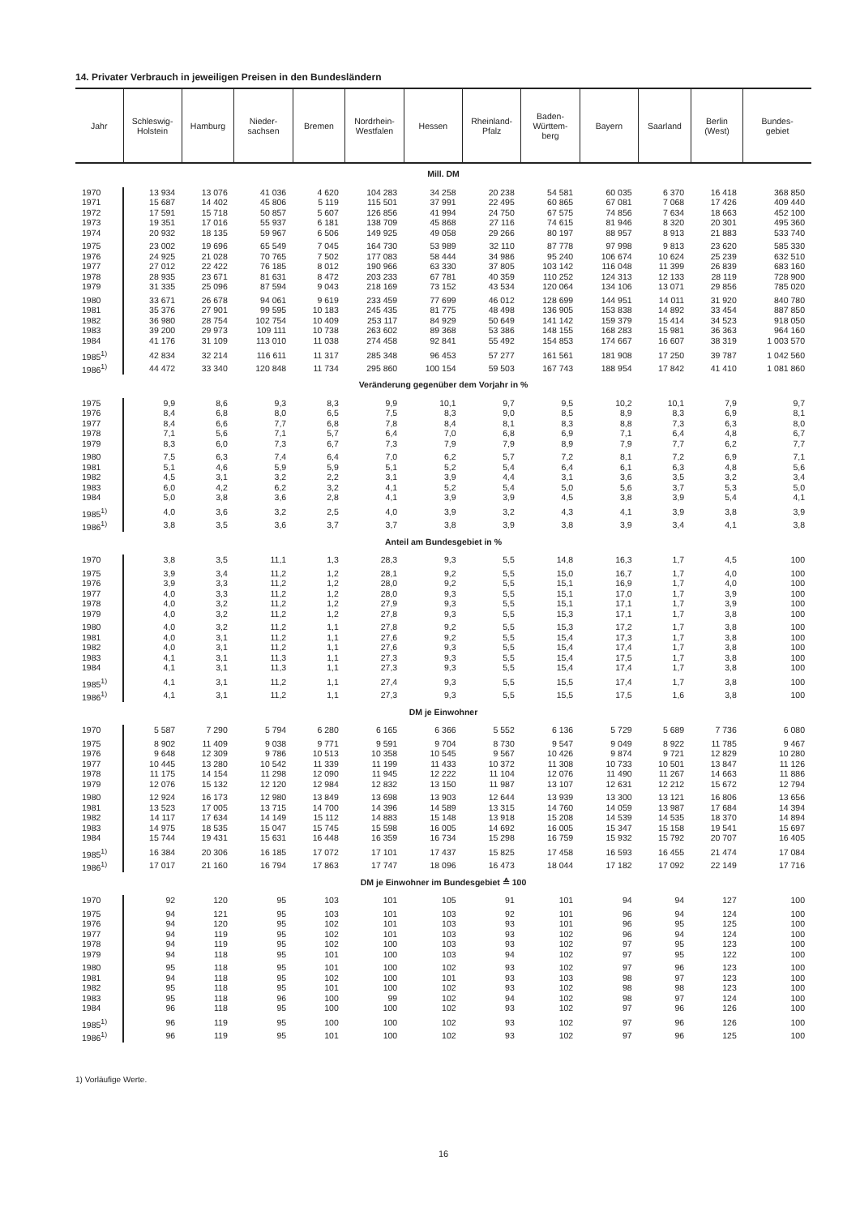14. Privater Verbrauch in jeweiligen Preisen in den Bundesländern
| Jahr | Schleswig- Holstein | Hamburg | Nieder- sachsen | Bremen | Nordrhein- Westfalen | Hessen | Rheinland- Pfalz | Baden- Württem- berg | Bayern | Saarland | Berlin (West) | Bundes- gebiet |
| --- | --- | --- | --- | --- | --- | --- | --- | --- | --- | --- | --- | --- |
| Mill. DM | | | | | | | | | | | | |
| 1970 | 13 934 | 13 076 | 41 036 | 4 620 | 104 283 | 34 258 | 20 238 | 54 581 | 60 035 | 6 370 | 16 418 | 368 850 |
| 1971 | 15 687 | 14 402 | 45 806 | 5 119 | 115 501 | 37 991 | 22 495 | 60 865 | 67 081 | 7 068 | 17 426 | 409 440 |
| 1972 | 17 591 | 15 718 | 50 857 | 5 607 | 126 856 | 41 994 | 24 750 | 67 575 | 74 856 | 7 634 | 18 663 | 452 100 |
| 1973 | 19 351 | 17 016 | 55 937 | 6 181 | 138 709 | 45 868 | 27 116 | 74 615 | 81 946 | 8 320 | 20 301 | 495 360 |
| 1974 | 20 932 | 18 135 | 59 967 | 6 506 | 149 925 | 49 058 | 29 266 | 80 197 | 88 957 | 8 913 | 21 883 | 533 740 |
| 1975 | 23 002 | 19 696 | 65 549 | 7 045 | 164 730 | 53 989 | 32 110 | 87 778 | 97 998 | 9 813 | 23 620 | 585 330 |
| 1976 | 24 925 | 21 028 | 70 765 | 7 502 | 177 083 | 58 444 | 34 986 | 95 240 | 106 674 | 10 624 | 25 239 | 632 510 |
| 1977 | 27 012 | 22 422 | 76 185 | 8 012 | 190 966 | 63 330 | 37 805 | 103 142 | 116 048 | 11 399 | 26 839 | 683 160 |
| 1978 | 28 935 | 23 671 | 81 631 | 8 472 | 203 233 | 67 781 | 40 359 | 110 252 | 124 313 | 12 133 | 28 119 | 728 900 |
| 1979 | 31 335 | 25 096 | 87 594 | 9 043 | 218 169 | 73 152 | 43 534 | 120 064 | 134 106 | 13 071 | 29 856 | 785 020 |
| 1980 | 33 671 | 26 678 | 94 061 | 9 619 | 233 459 | 77 699 | 46 012 | 128 699 | 144 951 | 14 011 | 31 920 | 840 780 |
| 1981 | 35 376 | 27 901 | 99 595 | 10 183 | 245 435 | 81 775 | 48 498 | 136 905 | 153 838 | 14 892 | 33 454 | 887 850 |
| 1982 | 36 980 | 28 754 | 102 754 | 10 409 | 253 117 | 84 929 | 50 649 | 141 142 | 159 379 | 15 414 | 34 523 | 918 050 |
| 1983 | 39 200 | 29 973 | 109 111 | 10 738 | 263 602 | 89 368 | 53 386 | 148 155 | 168 283 | 15 981 | 36 363 | 964 160 |
| 1984 | 41 176 | 31 109 | 113 010 | 11 038 | 274 458 | 92 841 | 55 492 | 154 853 | 174 667 | 16 607 | 38 319 | 1 003 570 |
| 1985<sup>1)</sup> | 42 834 | 32 214 | 116 611 | 11 317 | 285 348 | 96 453 | 57 277 | 161 561 | 181 908 | 17 250 | 39 787 | 1 042 560 |
| 1986<sup>1)</sup> | 44 472 | 33 340 | 120 848 | 11 734 | 295 860 | 100 154 | 59 503 | 167 743 | 188 954 | 17 842 | 41 410 | 1 081 860 |
| Veränderung gegenüber dem Vorjahr in % | | | | | | | | | | | | |
| 1975 | 9,9 | 8,6 | 9,3 | 8,3 | 9,9 | 10,1 | 9,7 | 9,5 | 10,2 | 10,1 | 7,9 | 9,7 |
| 1976 | 8,4 | 6,8 | 8,0 | 6,5 | 7,5 | 8,3 | 9,0 | 8,5 | 8,9 | 8,3 | 6,9 | 8,1 |
| 1977 | 8,4 | 6,6 | 7,7 | 6,8 | 7,8 | 8,4 | 8,1 | 8,3 | 8,8 | 7,3 | 6,3 | 8,0 |
| 1978 | 7,1 | 5,6 | 7,1 | 5,7 | 6,4 | 7,0 | 6,8 | 6,9 | 7,1 | 6,4 | 4,8 | 6,7 |
| 1979 | 8,3 | 6,0 | 7,3 | 6,7 | 7,3 | 7,9 | 7,9 | 8,9 | 7,9 | 7,7 | 6,2 | 7,7 |
| 1980 | 7,5 | 6,3 | 7,4 | 6,4 | 7,0 | 6,2 | 5,7 | 7,2 | 8,1 | 7,2 | 6,9 | 7,1 |
| 1981 | 5,1 | 4,6 | 5,9 | 5,9 | 5,1 | 5,2 | 5,4 | 6,4 | 6,1 | 6,3 | 4,8 | 5,6 |
| 1982 | 4,5 | 3,1 | 3,2 | 2,2 | 3,1 | 3,9 | 4,4 | 3,1 | 3,6 | 3,5 | 3,2 | 3,4 |
| 1983 | 6,0 | 4,2 | 6,2 | 3,2 | 4,1 | 5,2 | 5,4 | 5,0 | 5,6 | 3,7 | 5,3 | 5,0 |
| 1984 | 5,0 | 3,8 | 3,6 | 2,8 | 4,1 | 3,9 | 3,9 | 4,5 | 3,8 | 3,9 | 5,4 | 4,1 |
| 1985<sup>1)</sup> | 4,0 | 3,6 | 3,2 | 2,5 | 4,0 | 3,9 | 3,2 | 4,3 | 4,1 | 3,9 | 3,8 | 3,9 |
| 1986<sup>1)</sup> | 3,8 | 3,5 | 3,6 | 3,7 | 3,7 | 3,8 | 3,9 | 3,8 | 3,9 | 3,4 | 4,1 | 3,8 |
| Anteil am Bundesgebiet in % | | | | | | | | | | | | |
| 1970 | 3,8 | 3,5 | 11,1 | 1,3 | 28,3 | 9,3 | 5,5 | 14,8 | 16,3 | 1,7 | 4,5 | 100 |
| 1975 | 3,9 | 3,4 | 11,2 | 1,2 | 28,1 | 9,2 | 5,5 | 15,0 | 16,7 | 1,7 | 4,0 | 100 |
| 1976 | 3,9 | 3,3 | 11,2 | 1,2 | 28,0 | 9,2 | 5,5 | 15,1 | 16,9 | 1,7 | 4,0 | 100 |
| 1977 | 4,0 | 3,3 | 11,2 | 1,2 | 28,0 | 9,3 | 5,5 | 15,1 | 17,0 | 1,7 | 3,9 | 100 |
| 1978 | 4,0 | 3,2 | 11,2 | 1,2 | 27,9 | 9,3 | 5,5 | 15,1 | 17,1 | 1,7 | 3,9 | 100 |
| 1979 | 4,0 | 3,2 | 11,2 | 1,2 | 27,8 | 9,3 | 5,5 | 15,3 | 17,1 | 1,7 | 3,8 | 100 |
| 1980 | 4,0 | 3,2 | 11,2 | 1,1 | 27,8 | 9,2 | 5,5 | 15,3 | 17,2 | 1,7 | 3,8 | 100 |
| 1981 | 4,0 | 3,1 | 11,2 | 1,1 | 27,6 | 9,2 | 5,5 | 15,4 | 17,3 | 1,7 | 3,8 | 100 |
| 1982 | 4,0 | 3,1 | 11,2 | 1,1 | 27,6 | 9,3 | 5,5 | 15,4 | 17,4 | 1,7 | 3,8 | 100 |
| 1983 | 4,1 | 3,1 | 11,3 | 1,1 | 27,3 | 9,3 | 5,5 | 15,4 | 17,5 | 1,7 | 3,8 | 100 |
| 1984 | 4,1 | 3,1 | 11,3 | 1,1 | 27,3 | 9,3 | 5,5 | 15,4 | 17,4 | 1,7 | 3,8 | 100 |
| 1985<sup>1)</sup> | 4,1 | 3,1 | 11,2 | 1,1 | 27,4 | 9,3 | 5,5 | 15,5 | 17,4 | 1,7 | 3,8 | 100 |
| 1986<sup>1)</sup> | 4,1 | 3,1 | 11,2 | 1,1 | 27,3 | 9,3 | 5,5 | 15,5 | 17,5 | 1,6 | 3,8 | 100 |
| DM je Einwohner | | | | | | | | | | | | |
| 1970 | 5 587 | 7 290 | 5 794 | 6 280 | 6 165 | 6 366 | 5 552 | 6 136 | 5 729 | 5 689 | 7 736 | 6 080 |
| 1975 | 8 902 | 11 409 | 9 038 | 9 771 | 9 591 | 9 704 | 8 730 | 9 547 | 9 049 | 8 922 | 11 785 | 9 467 |
| 1976 | 9 648 | 12 309 | 9 786 | 10 513 | 10 358 | 10 545 | 9 567 | 10 426 | 9 874 | 9 721 | 12 829 | 10 280 |
| 1977 | 10 445 | 13 280 | 10 542 | 11 339 | 11 199 | 11 433 | 10 372 | 11 308 | 10 733 | 10 501 | 13 847 | 11 126 |
| 1978 | 11 175 | 14 154 | 11 298 | 12 090 | 11 945 | 12 222 | 11 104 | 12 076 | 11 490 | 11 267 | 14 663 | 11 886 |
| 1979 | 12 076 | 15 132 | 12 120 | 12 984 | 12 832 | 13 150 | 11 987 | 13 107 | 12 631 | 12 212 | 15 672 | 12 794 |
| 1980 | 12 924 | 16 173 | 12 980 | 13 849 | 13 698 | 13 903 | 12 644 | 13 939 | 13 300 | 13 121 | 16 806 | 13 656 |
| 1981 | 13 523 | 17 005 | 13 715 | 14 700 | 14 396 | 14 589 | 13 315 | 14 760 | 14 059 | 13 987 | 17 684 | 14 394 |
| 1982 | 14 117 | 17 634 | 14 149 | 15 112 | 14 883 | 15 148 | 13 918 | 15 208 | 14 539 | 14 535 | 18 370 | 14 894 |
| 1983 | 14 975 | 18 535 | 15 047 | 15 745 | 15 598 | 16 005 | 14 692 | 16 005 | 15 347 | 15 158 | 19 541 | 15 697 |
| 1984 | 15 744 | 19 431 | 15 631 | 16 448 | 16 359 | 16 734 | 15 298 | 16 759 | 15 932 | 15 792 | 20 707 | 16 405 |
| 1985<sup>1)</sup> | 16 384 | 20 306 | 16 185 | 17 072 | 17 101 | 17 437 | 15 825 | 17 458 | 16 593 | 16 455 | 21 474 | 17 084 |
| 1986<sup>1)</sup> | 17 017 | 21 160 | 16 794 | 17 863 | 17 747 | 18 096 | 16 473 | 18 044 | 17 182 | 17 092 | 22 149 | 17 716 |
| DM je Einwohner im Bundesgebiet ≙ 100 | | | | | | | | | | | | |
| 1970 | 92 | 120 | 95 | 103 | 101 | 105 | 91 | 101 | 94 | 94 | 127 | 100 |
| 1975 | 94 | 121 | 95 | 103 | 101 | 103 | 92 | 101 | 96 | 94 | 124 | 100 |
| 1976 | 94 | 120 | 95 | 102 | 101 | 103 | 93 | 101 | 96 | 95 | 125 | 100 |
| 1977 | 94 | 119 | 95 | 102 | 101 | 103 | 93 | 102 | 96 | 94 | 124 | 100 |
| 1978 | 94 | 119 | 95 | 102 | 100 | 103 | 93 | 102 | 97 | 95 | 123 | 100 |
| 1979 | 94 | 118 | 95 | 101 | 100 | 103 | 94 | 102 | 97 | 95 | 122 | 100 |
| 1980 | 95 | 118 | 95 | 101 | 100 | 102 | 93 | 102 | 97 | 96 | 123 | 100 |
| 1981 | 94 | 118 | 95 | 102 | 100 | 101 | 93 | 103 | 98 | 97 | 123 | 100 |
| 1982 | 95 | 118 | 95 | 101 | 100 | 102 | 93 | 102 | 98 | 98 | 123 | 100 |
| 1983 | 95 | 118 | 96 | 100 | 99 | 102 | 94 | 102 | 98 | 97 | 124 | 100 |
| 1984 | 96 | 118 | 95 | 100 | 100 | 102 | 93 | 102 | 97 | 96 | 126 | 100 |
| 1985<sup>1)</sup> | 96 | 119 | 95 | 100 | 100 | 102 | 93 | 102 | 97 | 96 | 126 | 100 |
| 1986<sup>1)</sup> | 96 | 119 | 95 | 101 | 100 | 102 | 93 | 102 | 97 | 96 | 125 | 100 |
1) Vorläufige Werte.
16